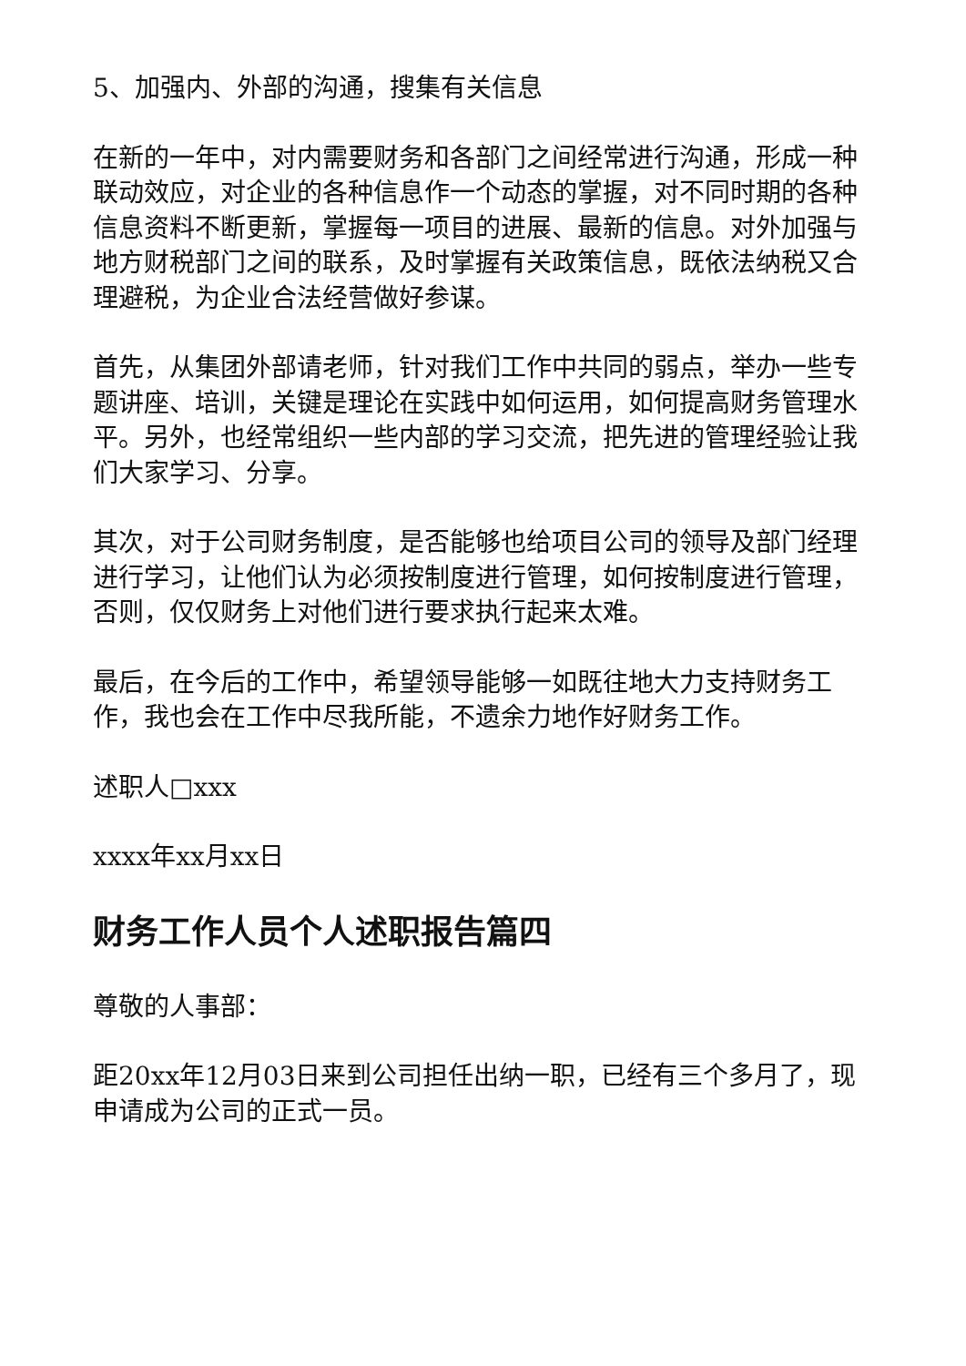5、加强内、外部的沟通，搜集有关信息
在新的一年中，对内需要财务和各部门之间经常进行沟通，形成一种联动效应，对企业的各种信息作一个动态的掌握，对不同时期的各种信息资料不断更新，掌握每一项目的进展、最新的信息。对外加强与地方财税部门之间的联系，及时掌握有关政策信息，既依法纳税又合理避税，为企业合法经营做好参谋。
首先，从集团外部请老师，针对我们工作中共同的弱点，举办一些专题讲座、培训，关键是理论在实践中如何运用，如何提高财务管理水平。另外，也经常组织一些内部的学习交流，把先进的管理经验让我们大家学习、分享。
其次，对于公司财务制度，是否能够也给项目公司的领导及部门经理进行学习，让他们认为必须按制度进行管理，如何按制度进行管理，否则，仅仅财务上对他们进行要求执行起来太难。
最后，在今后的工作中，希望领导能够一如既往地大力支持财务工作，我也会在工作中尽我所能，不遗余力地作好财务工作。
述职人□xxx
xxxx年xx月xx日
财务工作人员个人述职报告篇四
尊敬的人事部：
距20xx年12月03日来到公司担任出纳一职，已经有三个多月了，现申请成为公司的正式一员。